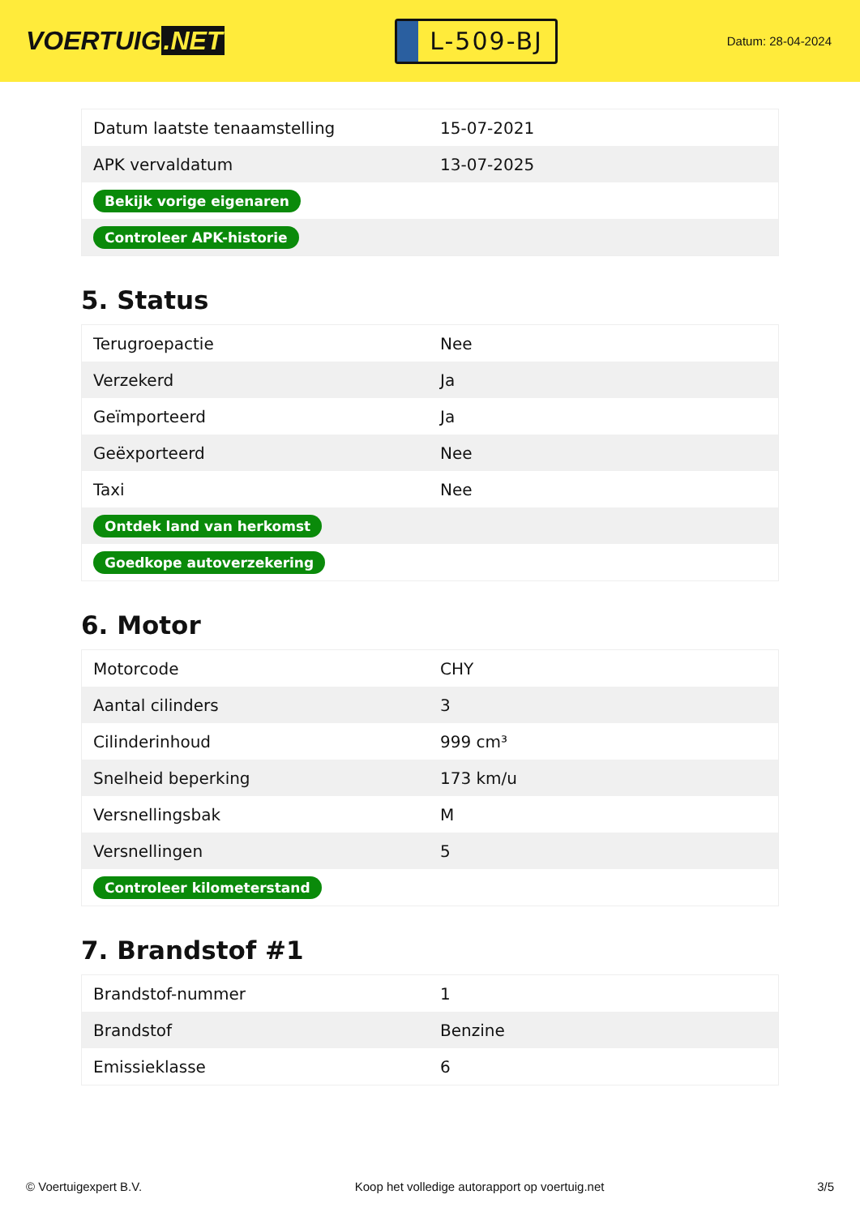VOERTUIG.NET
L-509-BJ
Datum: 28-04-2024
| Datum laatste tenaamstelling | 15-07-2021 |
| APK vervaldatum | 13-07-2025 |
| Bekijk vorige eigenaren | |
| Controleer APK-historie | |
5. Status
| Terugroepactie | Nee |
| Verzekerd | Ja |
| Geïmporteerd | Ja |
| Geëxporteerd | Nee |
| Taxi | Nee |
| Ontdek land van herkomst | |
| Goedkope autoverzekering | |
6. Motor
| Motorcode | CHY |
| Aantal cilinders | 3 |
| Cilinderinhoud | 999 cm³ |
| Snelheid beperking | 173 km/u |
| Versnellingsbak | M |
| Versnellingen | 5 |
| Controleer kilometerstand | |
7. Brandstof #1
| Brandstof-nummer | 1 |
| Brandstof | Benzine |
| Emissieklasse | 6 |
© Voertuigexpert B.V. Koop het volledige autorapport op voertuig.net 3/5